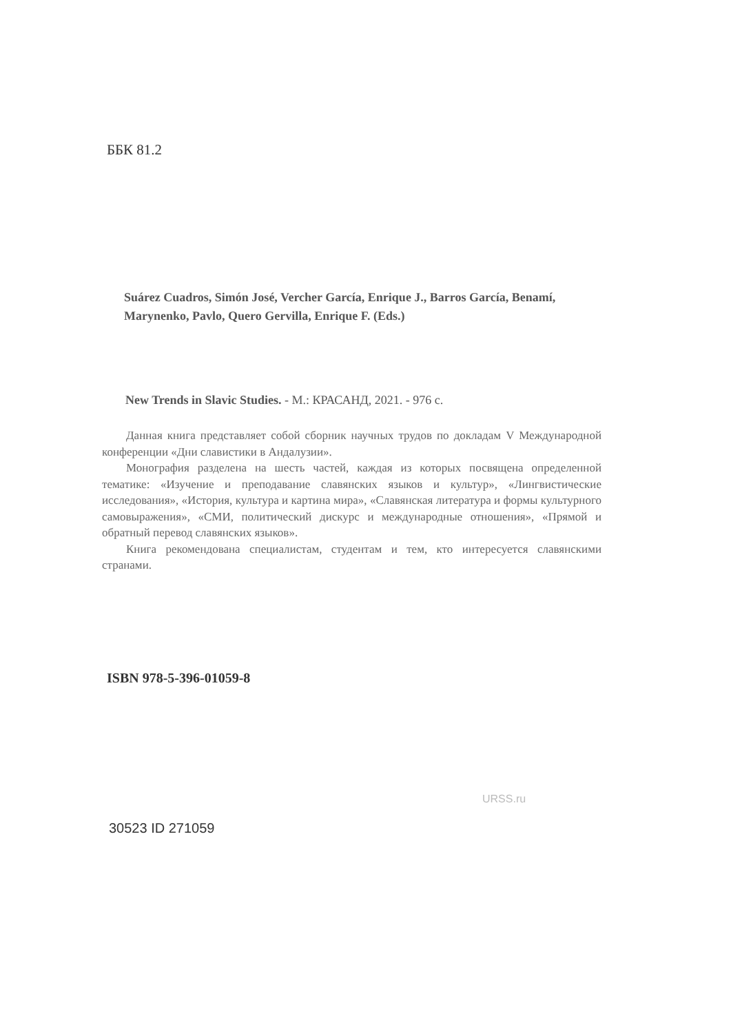ББК 81.2
Suárez Cuadros, Simón José, Vercher García, Enrique J., Barros García, Benamí, Marynenko, Pavlo, Quero Gervilla, Enrique F. (Eds.)
New Trends in Slavic Studies. - М.: КРАСАНД, 2021. - 976 с.
Данная книга представляет собой сборник научных трудов по докладам V Международной конференции «Дни славистики в Андалузии».
Монография разделена на шесть частей, каждая из которых посвящена определенной тематике: «Изучение и преподавание славянских языков и культур», «Лингвистические исследования», «История, культура и картина мира», «Славянская литература и формы культурного самовыражения», «СМИ, политический дискурс и международные отношения», «Прямой и обратный перевод славянских языков».
Книга рекомендована специалистам, студентам и тем, кто интересуется славянскими странами.
ISBN 978-5-396-01059-8
30523 ID 271059
URSS.ru